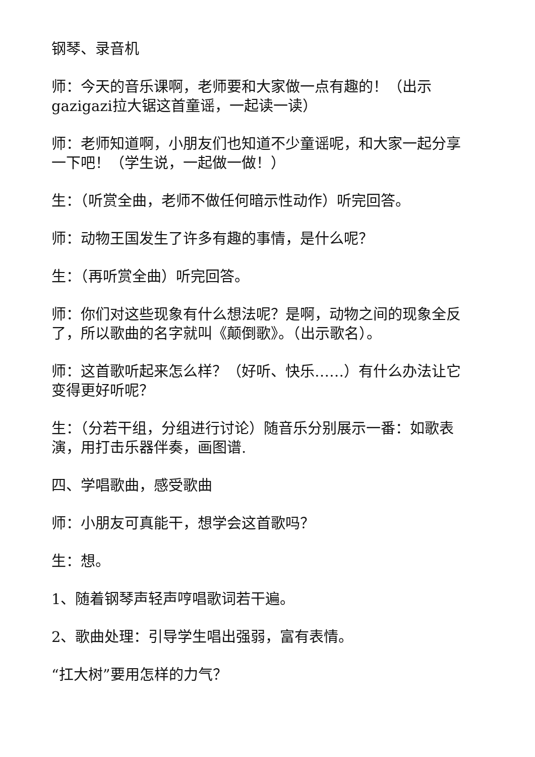钢琴、录音机
师：今天的音乐课啊，老师要和大家做一点有趣的！（出示gazigazi拉大锯这首童谣，一起读一读）
师：老师知道啊，小朋友们也知道不少童谣呢，和大家一起分享一下吧！（学生说，一起做一做！）
生：（听赏全曲，老师不做任何暗示性动作）听完回答。
师：动物王国发生了许多有趣的事情，是什么呢？
生：（再听赏全曲）听完回答。
师：你们对这些现象有什么想法呢？是啊，动物之间的现象全反了，所以歌曲的名字就叫《颠倒歌》。（出示歌名）。
师：这首歌听起来怎么样？（好听、快乐……）有什么办法让它变得更好听呢？
生：（分若干组，分组进行讨论）随音乐分别展示一番：如歌表演，用打击乐器伴奏，画图谱.
四、学唱歌曲，感受歌曲
师：小朋友可真能干，想学会这首歌吗？
生：想。
1、随着钢琴声轻声哼唱歌词若干遍。
2、歌曲处理：引导学生唱出强弱，富有表情。
“扛大树”要用怎样的力气？